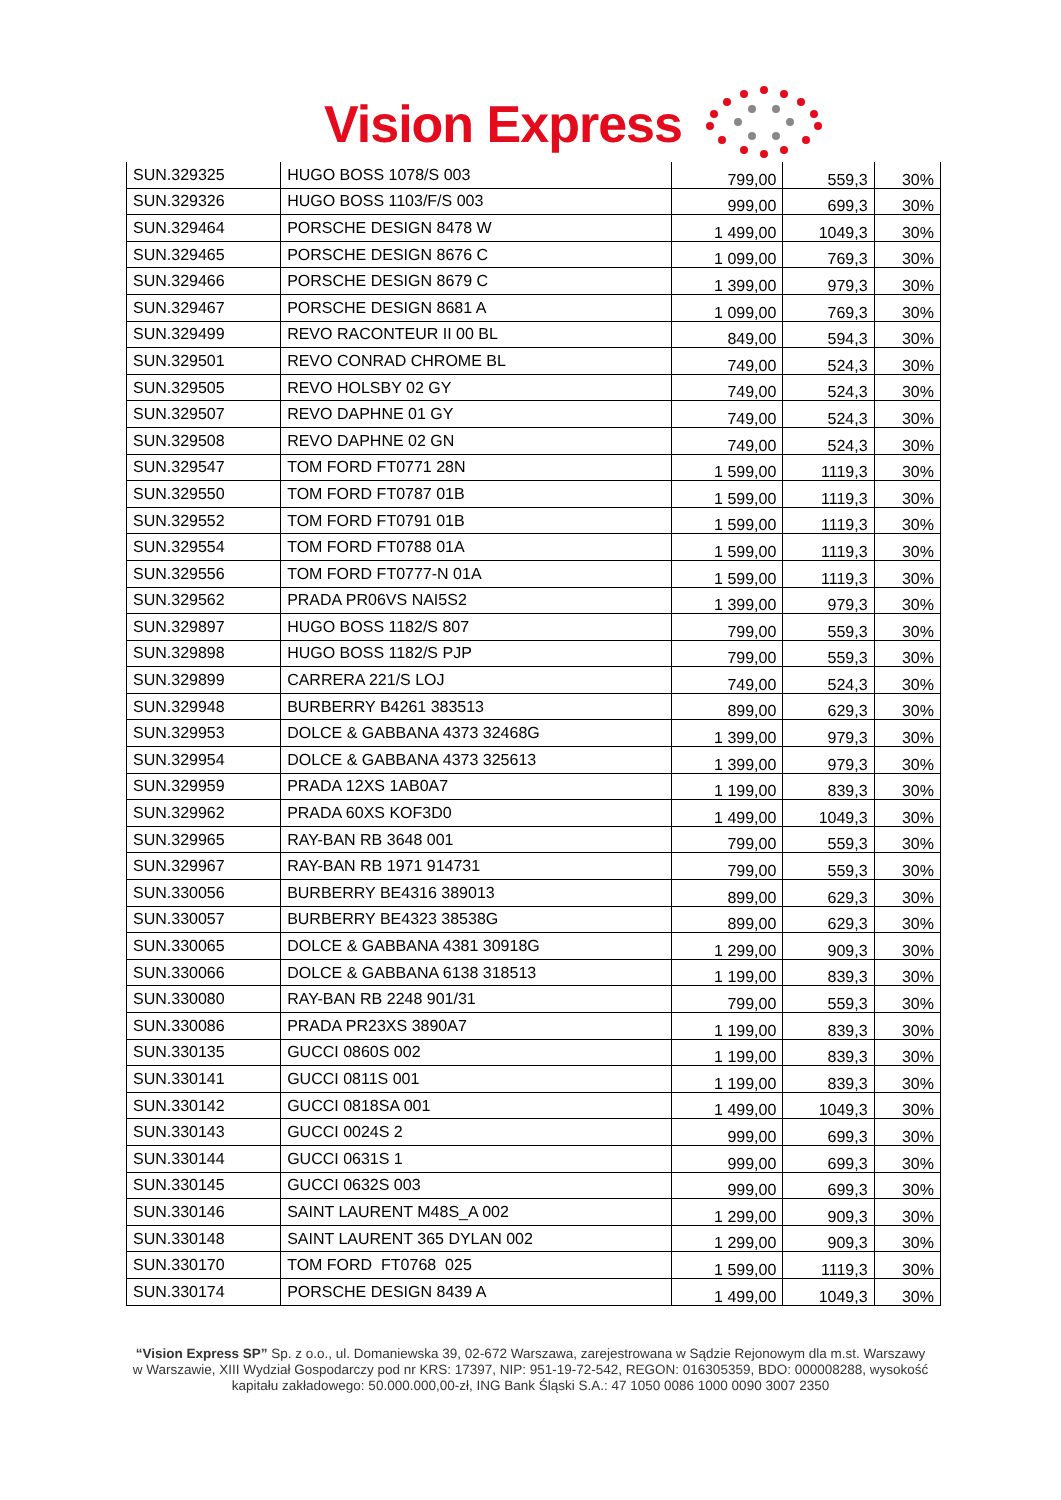Vision Express
| SUN.329325 | HUGO BOSS 1078/S 003 | 799,00 | 559,3 | 30% |
| SUN.329326 | HUGO BOSS 1103/F/S 003 | 999,00 | 699,3 | 30% |
| SUN.329464 | PORSCHE DESIGN 8478 W | 1 499,00 | 1049,3 | 30% |
| SUN.329465 | PORSCHE DESIGN 8676 C | 1 099,00 | 769,3 | 30% |
| SUN.329466 | PORSCHE DESIGN 8679 C | 1 399,00 | 979,3 | 30% |
| SUN.329467 | PORSCHE DESIGN 8681 A | 1 099,00 | 769,3 | 30% |
| SUN.329499 | REVO RACONTEUR II 00 BL | 849,00 | 594,3 | 30% |
| SUN.329501 | REVO CONRAD CHROME BL | 749,00 | 524,3 | 30% |
| SUN.329505 | REVO HOLSBY 02 GY | 749,00 | 524,3 | 30% |
| SUN.329507 | REVO DAPHNE 01 GY | 749,00 | 524,3 | 30% |
| SUN.329508 | REVO DAPHNE 02 GN | 749,00 | 524,3 | 30% |
| SUN.329547 | TOM FORD FT0771 28N | 1 599,00 | 1119,3 | 30% |
| SUN.329550 | TOM FORD FT0787 01B | 1 599,00 | 1119,3 | 30% |
| SUN.329552 | TOM FORD FT0791 01B | 1 599,00 | 1119,3 | 30% |
| SUN.329554 | TOM FORD FT0788 01A | 1 599,00 | 1119,3 | 30% |
| SUN.329556 | TOM FORD FT0777-N 01A | 1 599,00 | 1119,3 | 30% |
| SUN.329562 | PRADA PR06VS NAI5S2 | 1 399,00 | 979,3 | 30% |
| SUN.329897 | HUGO BOSS 1182/S 807 | 799,00 | 559,3 | 30% |
| SUN.329898 | HUGO BOSS 1182/S PJP | 799,00 | 559,3 | 30% |
| SUN.329899 | CARRERA 221/S LOJ | 749,00 | 524,3 | 30% |
| SUN.329948 | BURBERRY B4261 383513 | 899,00 | 629,3 | 30% |
| SUN.329953 | DOLCE & GABBANA 4373 32468G | 1 399,00 | 979,3 | 30% |
| SUN.329954 | DOLCE & GABBANA 4373 325613 | 1 399,00 | 979,3 | 30% |
| SUN.329959 | PRADA 12XS 1AB0A7 | 1 199,00 | 839,3 | 30% |
| SUN.329962 | PRADA 60XS KOF3D0 | 1 499,00 | 1049,3 | 30% |
| SUN.329965 | RAY-BAN RB 3648 001 | 799,00 | 559,3 | 30% |
| SUN.329967 | RAY-BAN RB 1971 914731 | 799,00 | 559,3 | 30% |
| SUN.330056 | BURBERRY BE4316 389013 | 899,00 | 629,3 | 30% |
| SUN.330057 | BURBERRY BE4323 38538G | 899,00 | 629,3 | 30% |
| SUN.330065 | DOLCE & GABBANA 4381 30918G | 1 299,00 | 909,3 | 30% |
| SUN.330066 | DOLCE & GABBANA 6138 318513 | 1 199,00 | 839,3 | 30% |
| SUN.330080 | RAY-BAN RB 2248 901/31 | 799,00 | 559,3 | 30% |
| SUN.330086 | PRADA PR23XS 3890A7 | 1 199,00 | 839,3 | 30% |
| SUN.330135 | GUCCI 0860S 002 | 1 199,00 | 839,3 | 30% |
| SUN.330141 | GUCCI 0811S 001 | 1 199,00 | 839,3 | 30% |
| SUN.330142 | GUCCI 0818SA 001 | 1 499,00 | 1049,3 | 30% |
| SUN.330143 | GUCCI 0024S 2 | 999,00 | 699,3 | 30% |
| SUN.330144 | GUCCI 0631S 1 | 999,00 | 699,3 | 30% |
| SUN.330145 | GUCCI 0632S 003 | 999,00 | 699,3 | 30% |
| SUN.330146 | SAINT LAURENT M48S_A 002 | 1 299,00 | 909,3 | 30% |
| SUN.330148 | SAINT LAURENT 365 DYLAN 002 | 1 299,00 | 909,3 | 30% |
| SUN.330170 | TOM FORD FT0768 025 | 1 599,00 | 1119,3 | 30% |
| SUN.330174 | PORSCHE DESIGN 8439 A | 1 499,00 | 1049,3 | 30% |
“Vision Express SP” Sp. z o.o., ul. Domaniewska 39, 02-672 Warszawa, zarejestrowana w Sądzie Rejonowym dla m.st. Warszawy w Warszawie, XIII Wydział Gospodarczy pod nr KRS: 17397, NIP: 951-19-72-542, REGON: 016305359, BDO: 000008288, wysokość kapitału zakładowego: 50.000.000,00-zł, ING Bank Śląski S.A.: 47 1050 0086 1000 0090 3007 2350